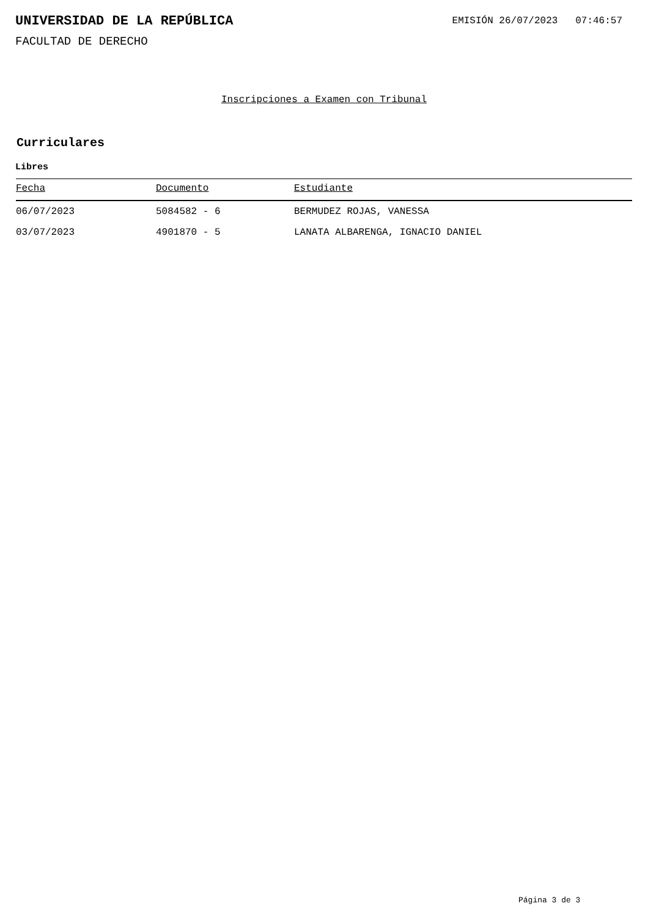UNIVERSIDAD DE LA REPÚBLICA
EMISIÓN 26/07/2023 07:46:57
FACULTAD DE DERECHO
Inscripciones a Examen con Tribunal
Curriculares
Libres
| Fecha | Documento | Estudiante |
| --- | --- | --- |
| 06/07/2023 | 5084582 - 6 | BERMUDEZ ROJAS, VANESSA |
| 03/07/2023 | 4901870 - 5 | LANATA ALBARENGA, IGNACIO DANIEL |
Página 3 de 3